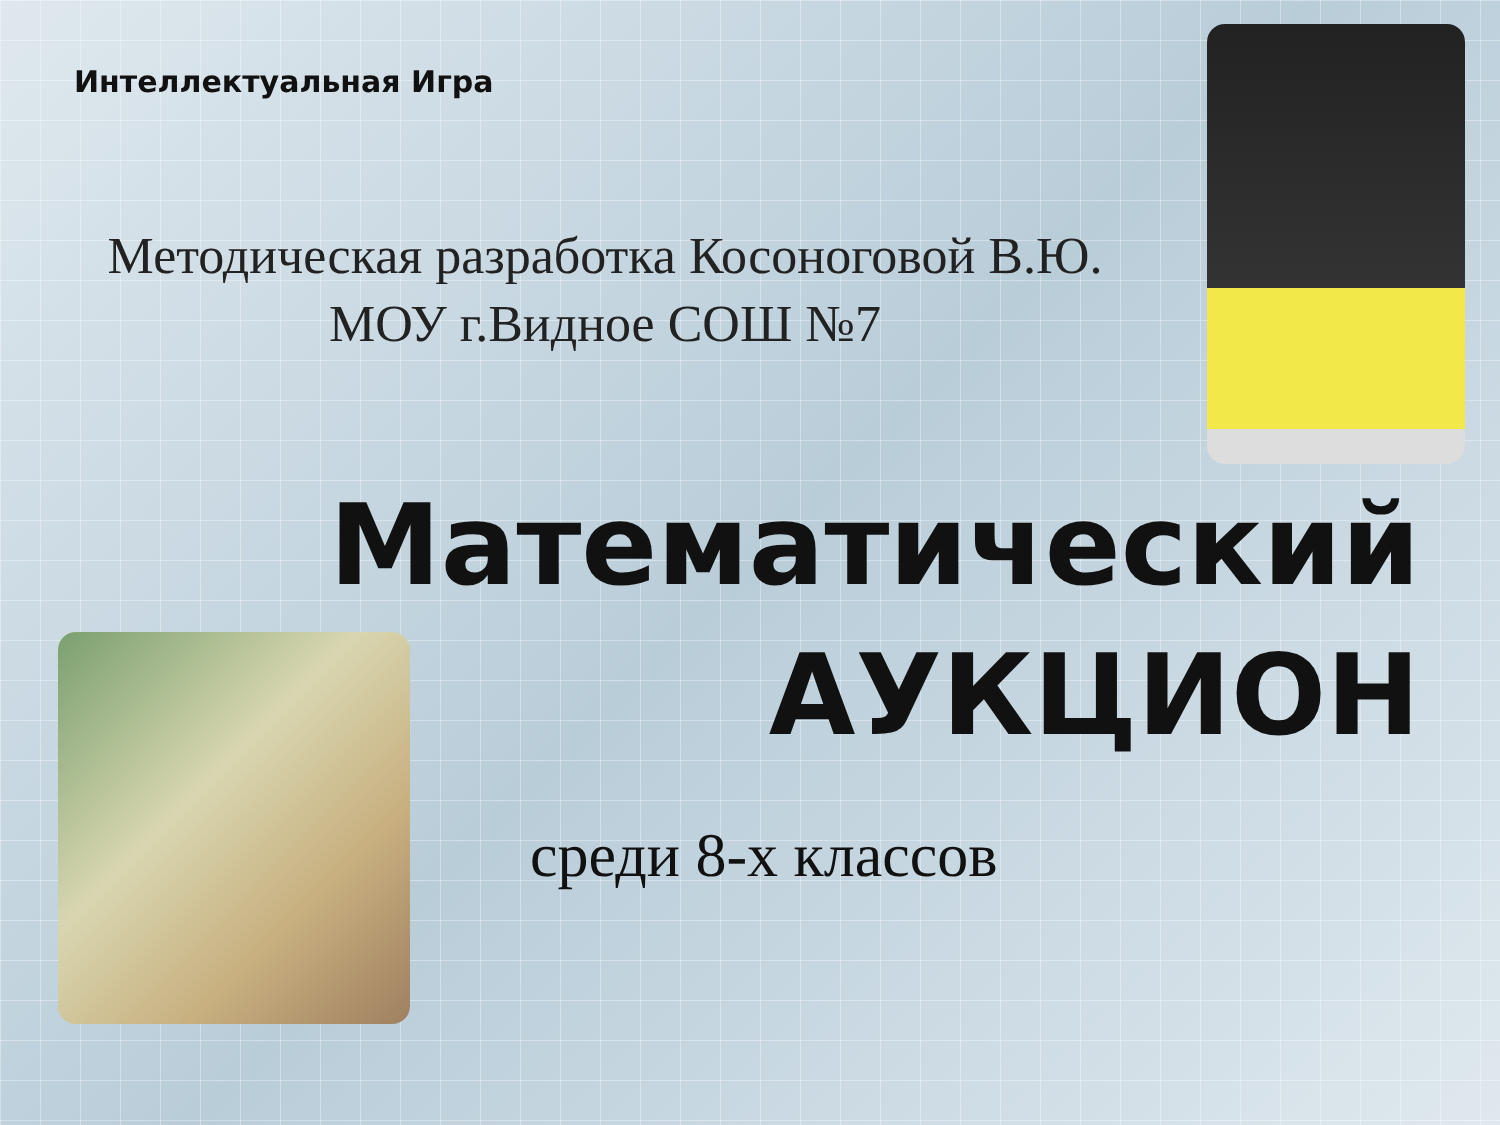Интеллектуальная Игра
Методическая разработка Косоноговой В.Ю.
МОУ г.Видное СОШ №7
Математический
АУКЦИОН
среди 8-х классов